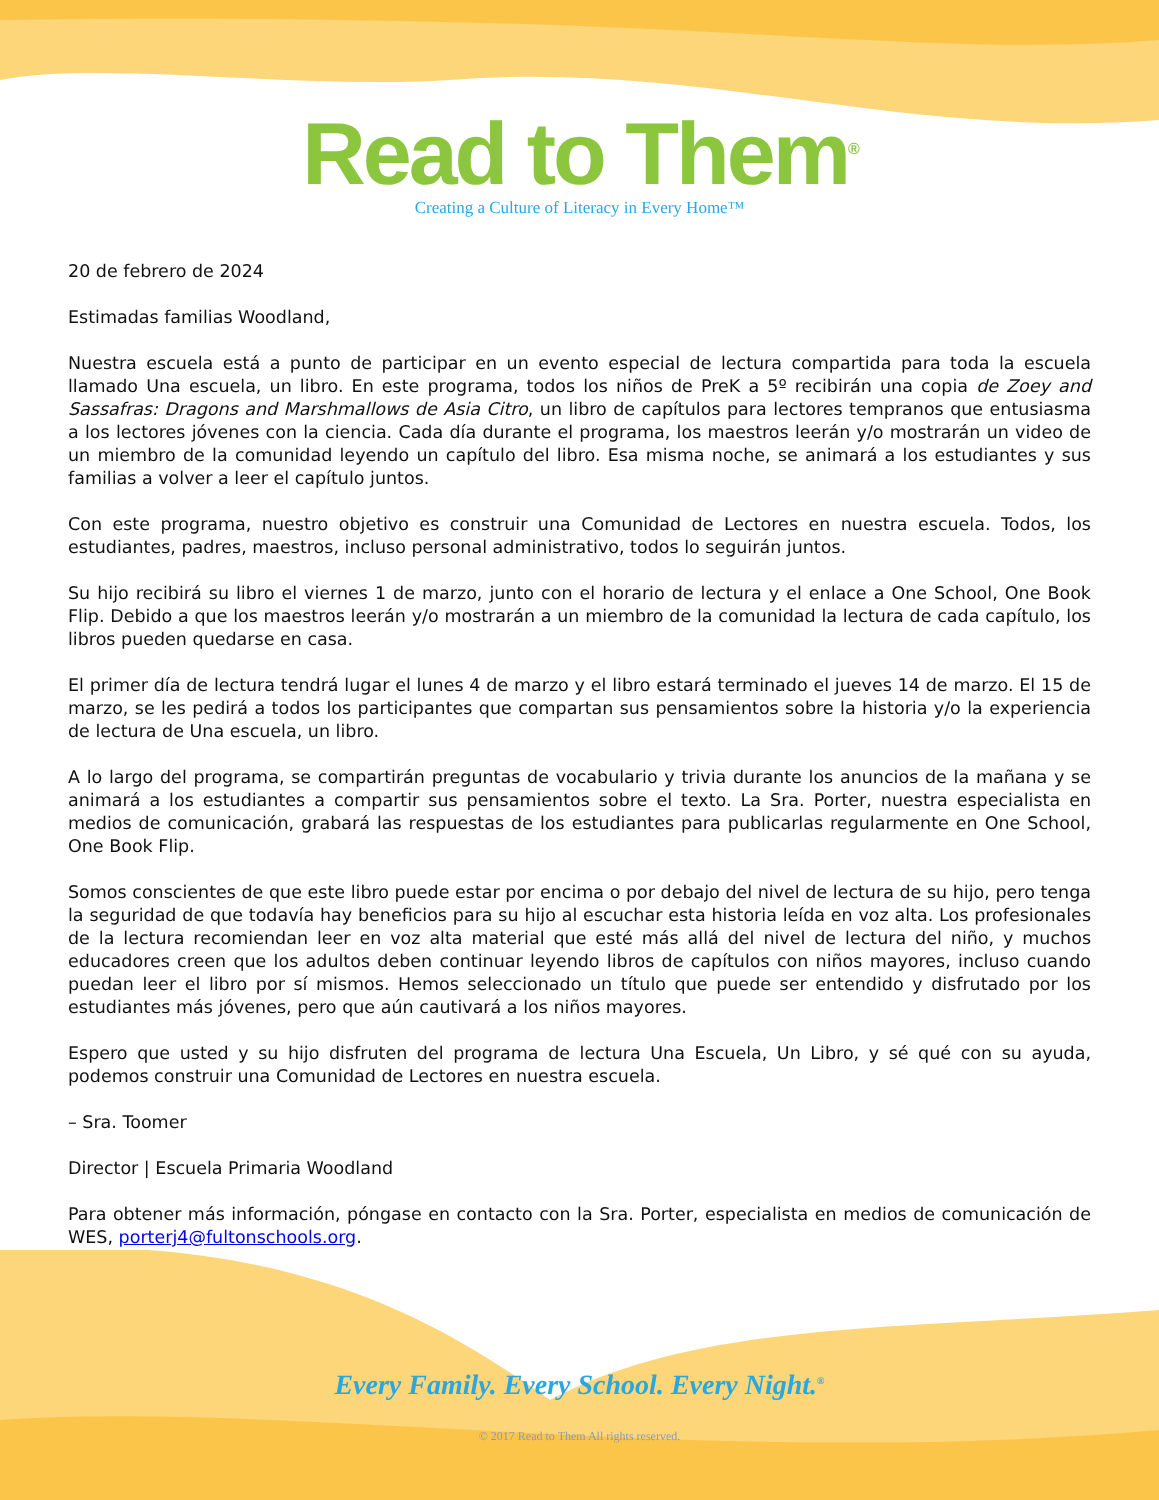Read to Them<sup>®</sup>
Creating a Culture of Literacy in Every Home™
20 de febrero de 2024
Estimadas familias Woodland,
Nuestra escuela está a punto de participar en un evento especial de lectura compartida para toda la escuela llamado Una escuela, un libro. En este programa, todos los niños de PreK a 5º recibirán una copia de Zoey and Sassafras: Dragons and Marshmallows de Asia Citro, un libro de capítulos para lectores tempranos que entusiasma a los lectores jóvenes con la ciencia. Cada día durante el programa, los maestros leerán y/o mostrarán un video de un miembro de la comunidad leyendo un capítulo del libro. Esa misma noche, se animará a los estudiantes y sus familias a volver a leer el capítulo juntos.
Con este programa, nuestro objetivo es construir una Comunidad de Lectores en nuestra escuela. Todos, los estudiantes, padres, maestros, incluso personal administrativo, todos lo seguirán juntos.
Su hijo recibirá su libro el viernes 1 de marzo, junto con el horario de lectura y el enlace a One School, One Book Flip. Debido a que los maestros leerán y/o mostrarán a un miembro de la comunidad la lectura de cada capítulo, los libros pueden quedarse en casa.
El primer día de lectura tendrá lugar el lunes 4 de marzo y el libro estará terminado el jueves 14 de marzo. El 15 de marzo, se les pedirá a todos los participantes que compartan sus pensamientos sobre la historia y/o la experiencia de lectura de Una escuela, un libro.
A lo largo del programa, se compartirán preguntas de vocabulario y trivia durante los anuncios de la mañana y se animará a los estudiantes a compartir sus pensamientos sobre el texto. La Sra. Porter, nuestra especialista en medios de comunicación, grabará las respuestas de los estudiantes para publicarlas regularmente en One School, One Book Flip.
Somos conscientes de que este libro puede estar por encima o por debajo del nivel de lectura de su hijo, pero tenga la seguridad de que todavía hay beneficios para su hijo al escuchar esta historia leída en voz alta. Los profesionales de la lectura recomiendan leer en voz alta material que esté más allá del nivel de lectura del niño, y muchos educadores creen que los adultos deben continuar leyendo libros de capítulos con niños mayores, incluso cuando puedan leer el libro por sí mismos. Hemos seleccionado un título que puede ser entendido y disfrutado por los estudiantes más jóvenes, pero que aún cautivará a los niños mayores.
Espero que usted y su hijo disfruten del programa de lectura Una Escuela, Un Libro, y sé qué con su ayuda, podemos construir una Comunidad de Lectores en nuestra escuela.
– Sra. Toomer
Director | Escuela Primaria Woodland
Para obtener más información, póngase en contacto con la Sra. Porter, especialista en medios de comunicación de WES, porterj4@fultonschools.org.
Every Family. Every School. Every Night.<sup>®</sup>
© 2017 Read to Them All rights reserved.